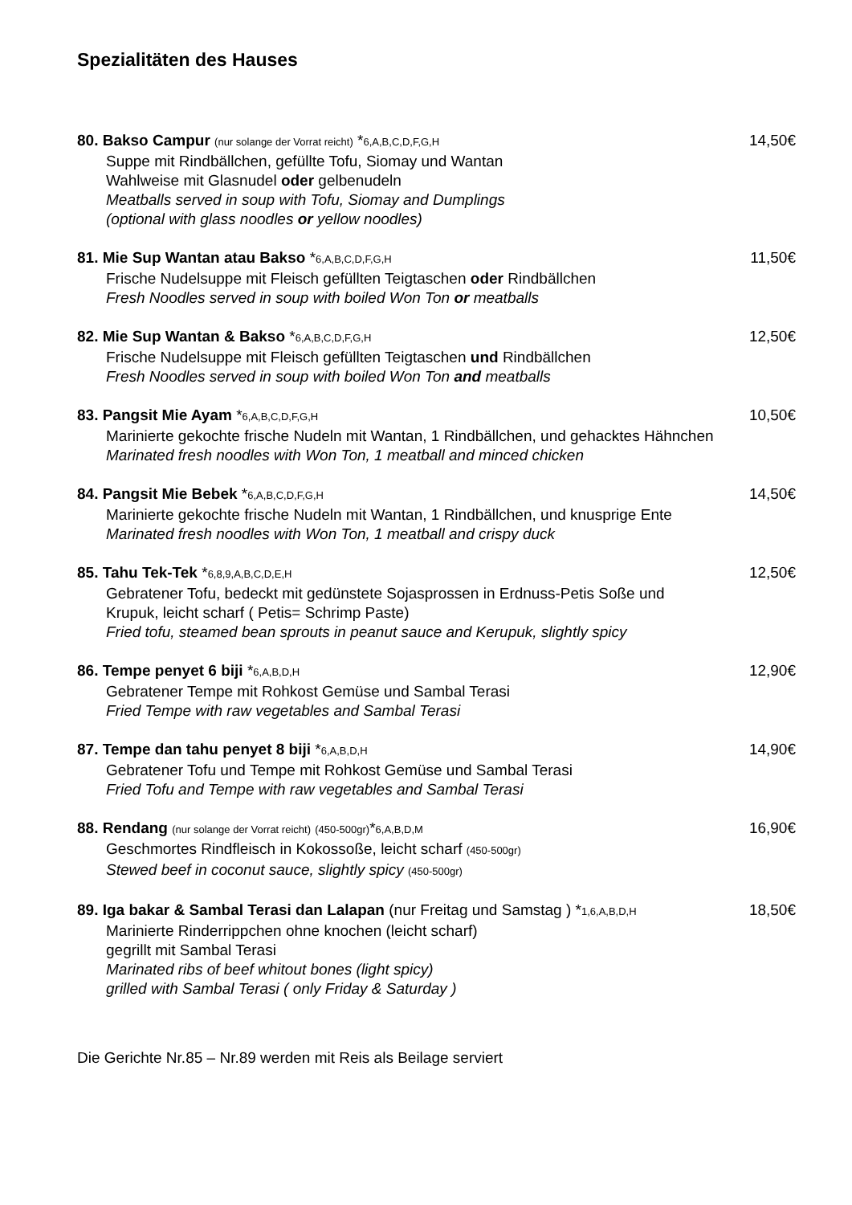Spezialitäten des Hauses
80. Bakso Campur (nur solange der Vorrat reicht) *6,A,B,C,D,F,G,H 14,50€
Suppe mit Rindbällchen, gefüllte Tofu, Siomay und Wantan
Wahlweise mit Glasnudel oder gelbenudeln
Meatballs served in soup with Tofu, Siomay and Dumplings
(optional with glass noodles or yellow noodles)
81. Mie Sup Wantan atau Bakso *6,A,B,C,D,F,G,H 11,50€
Frische Nudelsuppe mit Fleisch gefüllten Teigtaschen oder Rindbällchen
Fresh Noodles served in soup with boiled Won Ton or meatballs
82. Mie Sup Wantan & Bakso *6,A,B,C,D,F,G,H 12,50€
Frische Nudelsuppe mit Fleisch gefüllten Teigtaschen und Rindbällchen
Fresh Noodles served in soup with boiled Won Ton and meatballs
83. Pangsit Mie Ayam *6,A,B,C,D,F,G,H 10,50€
Marinierte gekochte frische Nudeln mit Wantan, 1 Rindbällchen, und gehacktes Hähnchen
Marinated fresh noodles with Won Ton, 1 meatball and minced chicken
84. Pangsit Mie Bebek *6,A,B,C,D,F,G,H 14,50€
Marinierte gekochte frische Nudeln mit Wantan, 1 Rindbällchen, und knusprige Ente
Marinated fresh noodles with Won Ton, 1 meatball and crispy duck
85. Tahu Tek-Tek *6,8,9,A,B,C,D,E,H 12,50€
Gebratener Tofu, bedeckt mit gedünstete Sojasprossen in Erdnuss-Petis Soße und
Krupuk, leicht scharf ( Petis= Schrimp Paste)
Fried tofu, steamed bean sprouts in peanut sauce and Kerupuk, slightly spicy
86. Tempe penyet 6 biji *6,A,B,D,H 12,90€
Gebratener Tempe mit Rohkost Gemüse und Sambal Terasi
Fried Tempe with raw vegetables and Sambal Terasi
87. Tempe dan tahu penyet 8 biji *6,A,B,D,H 14,90€
Gebratener Tofu und Tempe mit Rohkost Gemüse und Sambal Terasi
Fried Tofu and Tempe with raw vegetables and Sambal Terasi
88. Rendang (nur solange der Vorrat reicht) (450-500gr)*6,A,B,D,M 16,90€
Geschmortes Rindfleisch in Kokossoße, leicht scharf (450-500gr)
Stewed beef in coconut sauce, slightly spicy (450-500gr)
89. Iga bakar & Sambal Terasi dan Lalapan (nur Freitag und Samstag ) *1,6,A,B,D,H 18,50€
Marinierte Rinderrippchen ohne knochen (leicht scharf)
gegrillt mit Sambal Terasi
Marinated ribs of beef whitout bones (light spicy)
grilled with Sambal Terasi ( only Friday & Saturday )
Die Gerichte Nr.85 – Nr.89 werden mit Reis als Beilage serviert